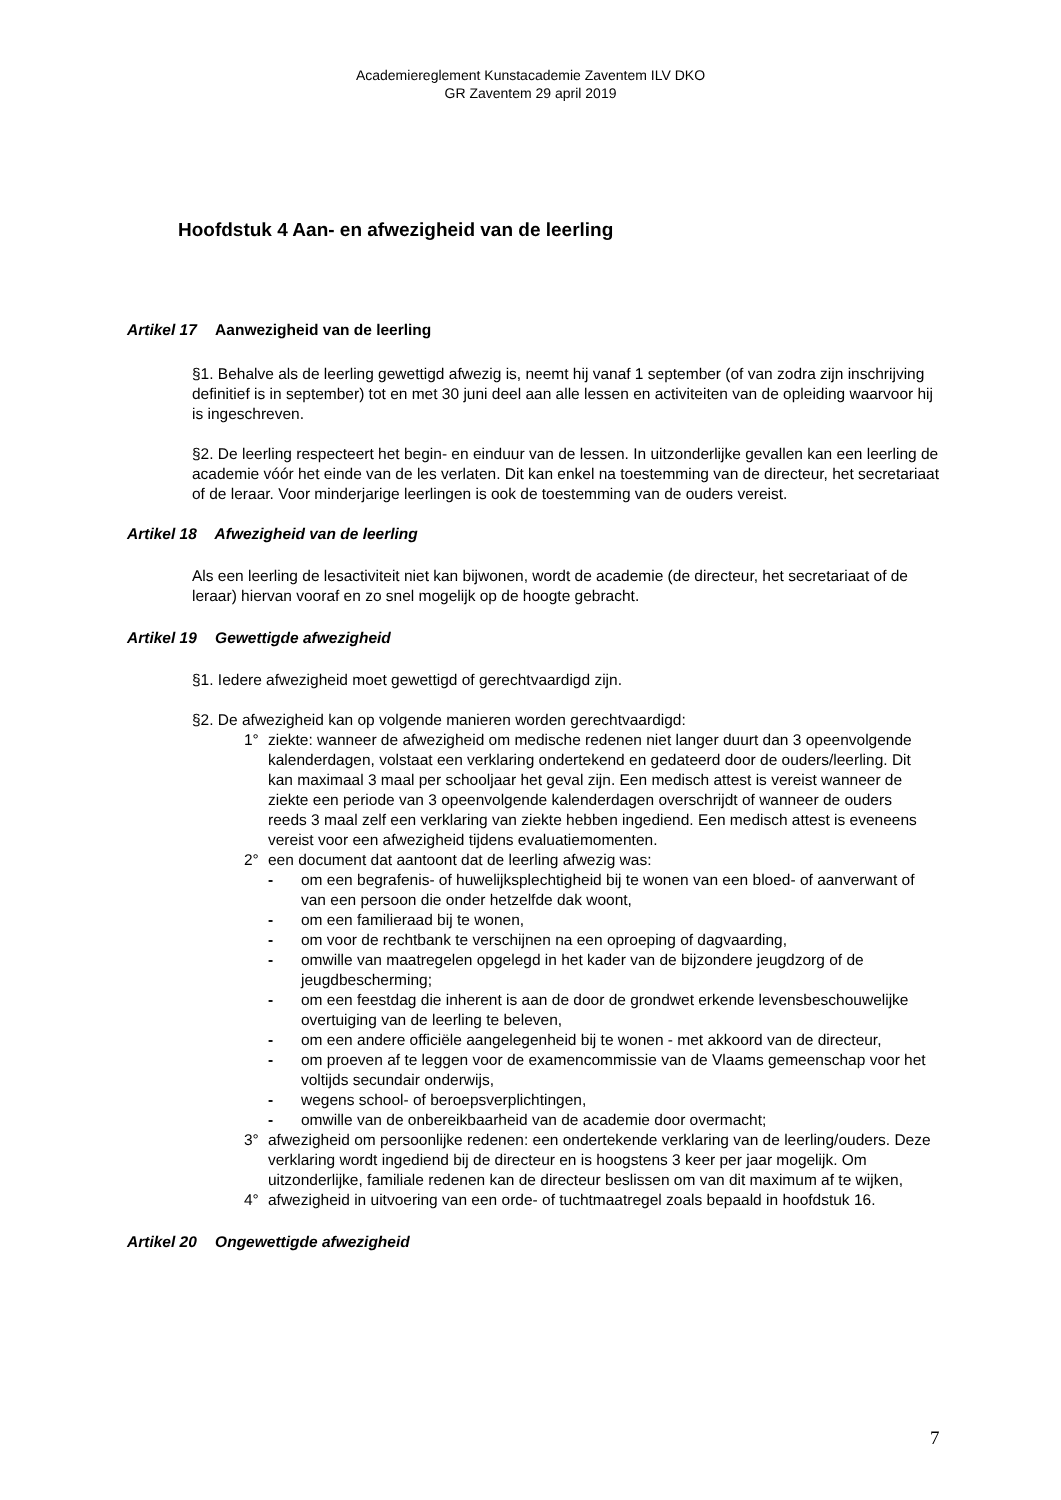Academiereglement Kunstacademie Zaventem ILV DKO
GR Zaventem 29 april 2019
Hoofdstuk 4 Aan- en afwezigheid van de leerling
Artikel 17 Aanwezigheid van de leerling
§1. Behalve als de leerling gewettigd afwezig is, neemt hij vanaf 1 september (of van zodra zijn inschrijving definitief is in september) tot en met 30 juni deel aan alle lessen en activiteiten van de opleiding waarvoor hij is ingeschreven.
§2. De leerling respecteert het begin- en einduur van de lessen. In uitzonderlijke gevallen kan een leerling de academie vóór het einde van de les verlaten. Dit kan enkel na toestemming van de directeur, het secretariaat of de leraar. Voor minderjarige leerlingen is ook de toestemming van de ouders vereist.
Artikel 18 Afwezigheid van de leerling
Als een leerling de lesactiviteit niet kan bijwonen, wordt de academie (de directeur, het secretariaat of de leraar) hiervan vooraf en zo snel mogelijk op de hoogte gebracht.
Artikel 19 Gewettigde afwezigheid
§1. Iedere afwezigheid moet gewettigd of gerechtvaardigd zijn.
§2. De afwezigheid kan op volgende manieren worden gerechtvaardigd:
1° ziekte: wanneer de afwezigheid om medische redenen niet langer duurt dan 3 opeenvolgende kalenderdagen, volstaat een verklaring ondertekend en gedateerd door de ouders/leerling. Dit kan maximaal 3 maal per schooljaar het geval zijn. Een medisch attest is vereist wanneer de ziekte een periode van 3 opeenvolgende kalenderdagen overschrijdt of wanneer de ouders reeds 3 maal zelf een verklaring van ziekte hebben ingediend. Een medisch attest is eveneens vereist voor een afwezigheid tijdens evaluatiemomenten.
2° een document dat aantoont dat de leerling afwezig was:
- om een begrafenis- of huwelijksplechtigheid bij te wonen van een bloed- of aanverwant of van een persoon die onder hetzelfde dak woont,
- om een familieraad bij te wonen,
- om voor de rechtbank te verschijnen na een oproeping of dagvaarding,
- omwille van maatregelen opgelegd in het kader van de bijzondere jeugdzorg of de jeugdbescherming;
- om een feestdag die inherent is aan de door de grondwet erkende levensbeschouwelijke overtuiging van de leerling te beleven,
- om een andere officiële aangelegenheid bij te wonen - met akkoord van de directeur,
- om proeven af te leggen voor de examencommissie van de Vlaams gemeenschap voor het voltijds secundair onderwijs,
- wegens school- of beroepsverplichtingen,
- omwille van de onbereikbaarheid van de academie door overmacht;
3° afwezigheid om persoonlijke redenen: een ondertekende verklaring van de leerling/ouders. Deze verklaring wordt ingediend bij de directeur en is hoogstens 3 keer per jaar mogelijk. Om uitzonderlijke, familiale redenen kan de directeur beslissen om van dit maximum af te wijken,
4° afwezigheid in uitvoering van een orde- of tuchtmaatregel zoals bepaald in hoofdstuk 16.
Artikel 20 Ongewettigde afwezigheid
7